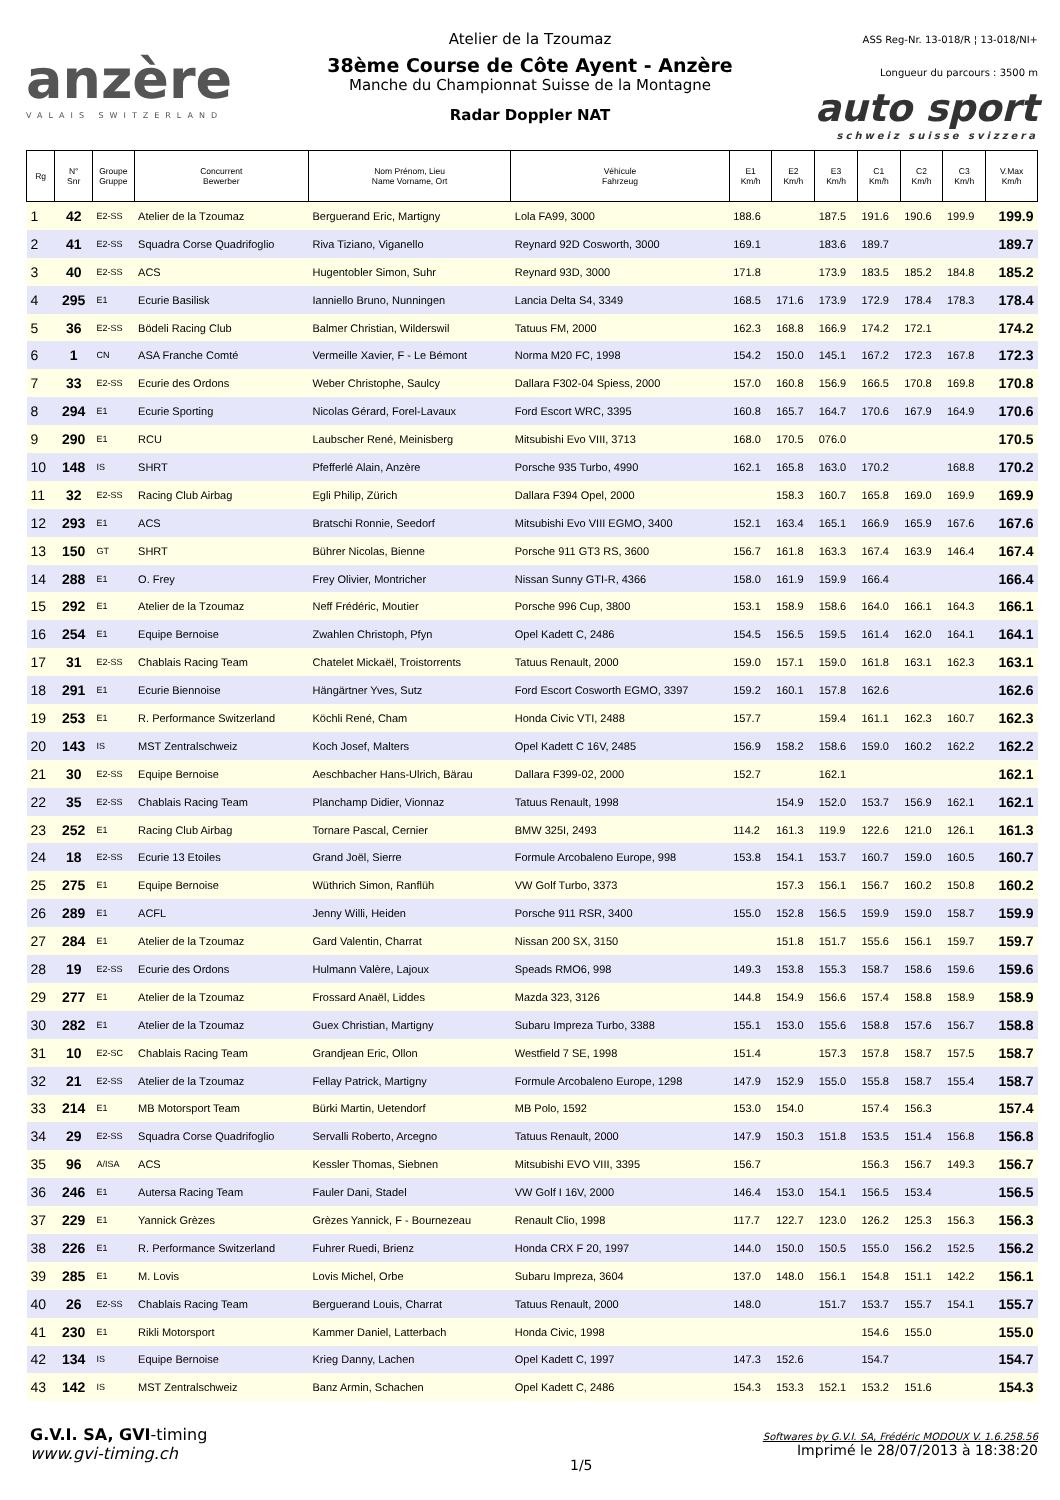anzère
VALAIS SWITZERLAND
Atelier de la Tzoumaz
38ème Course de Côte Ayent - Anzère
Manche du Championnat Suisse de la Montagne
Radar Doppler NAT
ASS Reg-Nr. 13-018/R ¦ 13-018/NI+
Longueur du parcours : 3500 m
auto sport
schweiz suisse svizzera
| Rg | N° Snr | Groupe Gruppe | Concurrent Bewerber | Nom Prénom, Lieu Name Vorname, Ort | Véhicule Fahrzeug | E1 Km/h | E2 Km/h | E3 Km/h | C1 Km/h | C2 Km/h | C3 Km/h | V.Max Km/h |
| --- | --- | --- | --- | --- | --- | --- | --- | --- | --- | --- | --- | --- |
| 1 | 42 | E2-SS | Atelier de la Tzoumaz | Berguerand Eric, Martigny | Lola FA99, 3000 | 188.6 | | 187.5 | 191.6 | 190.6 | 199.9 | 199.9 |
| 2 | 41 | E2-SS | Squadra Corse Quadrifoglio | Riva Tiziano, Viganello | Reynard 92D Cosworth, 3000 | 169.1 | | 183.6 | 189.7 | | | 189.7 |
| 3 | 40 | E2-SS | ACS | Hugentobler Simon, Suhr | Reynard 93D, 3000 | 171.8 | | 173.9 | 183.5 | 185.2 | 184.8 | 185.2 |
| 4 | 295 | E1 | Ecurie Basilisk | Ianniello Bruno, Nunningen | Lancia Delta S4, 3349 | 168.5 | 171.6 | 173.9 | 172.9 | 178.4 | 178.3 | 178.4 |
| 5 | 36 | E2-SS | Bödeli Racing Club | Balmer Christian, Wilderswil | Tatuus FM, 2000 | 162.3 | 168.8 | 166.9 | 174.2 | 172.1 | | 174.2 |
| 6 | 1 | CN | ASA Franche Comté | Vermeille Xavier, F - Le Bémont | Norma M20 FC, 1998 | 154.2 | 150.0 | 145.1 | 167.2 | 172.3 | 167.8 | 172.3 |
| 7 | 33 | E2-SS | Ecurie des Ordons | Weber Christophe, Saulcy | Dallara F302-04 Spiess, 2000 | 157.0 | 160.8 | 156.9 | 166.5 | 170.8 | 169.8 | 170.8 |
| 8 | 294 | E1 | Ecurie Sporting | Nicolas Gérard, Forel-Lavaux | Ford Escort WRC, 3395 | 160.8 | 165.7 | 164.7 | 170.6 | 167.9 | 164.9 | 170.6 |
| 9 | 290 | E1 | RCU | Laubscher René, Meinisberg | Mitsubishi Evo VIII, 3713 | 168.0 | 170.5 | 076.0 | | | | 170.5 |
| 10 | 148 | IS | SHRT | Pfefferlé Alain, Anzère | Porsche 935 Turbo, 4990 | 162.1 | 165.8 | 163.0 | 170.2 | | 168.8 | 170.2 |
| 11 | 32 | E2-SS | Racing Club Airbag | Egli Philip, Zürich | Dallara F394 Opel, 2000 | | 158.3 | 160.7 | 165.8 | 169.0 | 169.9 | 169.9 |
| 12 | 293 | E1 | ACS | Bratschi Ronnie, Seedorf | Mitsubishi Evo VIII EGMO, 3400 | 152.1 | 163.4 | 165.1 | 166.9 | 165.9 | 167.6 | 167.6 |
| 13 | 150 | GT | SHRT | Bührer Nicolas, Bienne | Porsche 911 GT3 RS, 3600 | 156.7 | 161.8 | 163.3 | 167.4 | 163.9 | 146.4 | 167.4 |
| 14 | 288 | E1 | O. Frey | Frey Olivier, Montricher | Nissan Sunny GTI-R, 4366 | 158.0 | 161.9 | 159.9 | 166.4 | | | 166.4 |
| 15 | 292 | E1 | Atelier de la Tzoumaz | Neff Frédéric, Moutier | Porsche 996 Cup, 3800 | 153.1 | 158.9 | 158.6 | 164.0 | 166.1 | 164.3 | 166.1 |
| 16 | 254 | E1 | Equipe Bernoise | Zwahlen Christoph, Pfyn | Opel Kadett C, 2486 | 154.5 | 156.5 | 159.5 | 161.4 | 162.0 | 164.1 | 164.1 |
| 17 | 31 | E2-SS | Chablais Racing Team | Chatelet Mickaël, Troistorrents | Tatuus Renault, 2000 | 159.0 | 157.1 | 159.0 | 161.8 | 163.1 | 162.3 | 163.1 |
| 18 | 291 | E1 | Ecurie Biennoise | Hängärtner Yves, Sutz | Ford Escort Cosworth EGMO, 3397 | 159.2 | 160.1 | 157.8 | 162.6 | | | 162.6 |
| 19 | 253 | E1 | R. Performance Switzerland | Köchli René, Cham | Honda Civic VTI, 2488 | 157.7 | | 159.4 | 161.1 | 162.3 | 160.7 | 162.3 |
| 20 | 143 | IS | MST Zentralschweiz | Koch Josef, Malters | Opel Kadett C 16V, 2485 | 156.9 | 158.2 | 158.6 | 159.0 | 160.2 | 162.2 | 162.2 |
| 21 | 30 | E2-SS | Equipe Bernoise | Aeschbacher Hans-Ulrich, Bärau | Dallara F399-02, 2000 | 152.7 | | 162.1 | | | | 162.1 |
| 22 | 35 | E2-SS | Chablais Racing Team | Planchamp Didier, Vionnaz | Tatuus Renault, 1998 | | 154.9 | 152.0 | 153.7 | 156.9 | 162.1 | 162.1 |
| 23 | 252 | E1 | Racing Club Airbag | Tornare Pascal, Cernier | BMW 325I, 2493 | 114.2 | 161.3 | 119.9 | 122.6 | 121.0 | 126.1 | 161.3 |
| 24 | 18 | E2-SS | Ecurie 13 Etoiles | Grand Joël, Sierre | Formule Arcobaleno Europe, 998 | 153.8 | 154.1 | 153.7 | 160.7 | 159.0 | 160.5 | 160.7 |
| 25 | 275 | E1 | Equipe Bernoise | Wüthrich Simon, Ranflüh | VW Golf Turbo, 3373 | | 157.3 | 156.1 | 156.7 | 160.2 | 150.8 | 160.2 |
| 26 | 289 | E1 | ACFL | Jenny Willi, Heiden | Porsche 911 RSR, 3400 | 155.0 | 152.8 | 156.5 | 159.9 | 159.0 | 158.7 | 159.9 |
| 27 | 284 | E1 | Atelier de la Tzoumaz | Gard Valentin, Charrat | Nissan 200 SX, 3150 | | 151.8 | 151.7 | 155.6 | 156.1 | 159.7 | 159.7 |
| 28 | 19 | E2-SS | Ecurie des Ordons | Hulmann Valère, Lajoux | Speads RMO6, 998 | 149.3 | 153.8 | 155.3 | 158.7 | 158.6 | 159.6 | 159.6 |
| 29 | 277 | E1 | Atelier de la Tzoumaz | Frossard Anaël, Liddes | Mazda 323, 3126 | 144.8 | 154.9 | 156.6 | 157.4 | 158.8 | 158.9 | 158.9 |
| 30 | 282 | E1 | Atelier de la Tzoumaz | Guex Christian, Martigny | Subaru Impreza Turbo, 3388 | 155.1 | 153.0 | 155.6 | 158.8 | 157.6 | 156.7 | 158.8 |
| 31 | 10 | E2-SC | Chablais Racing Team | Grandjean Eric, Ollon | Westfield 7 SE, 1998 | 151.4 | | 157.3 | 157.8 | 158.7 | 157.5 | 158.7 |
| 32 | 21 | E2-SS | Atelier de la Tzoumaz | Fellay Patrick, Martigny | Formule Arcobaleno Europe, 1298 | 147.9 | 152.9 | 155.0 | 155.8 | 158.7 | 155.4 | 158.7 |
| 33 | 214 | E1 | MB Motorsport Team | Bürki Martin, Uetendorf | MB Polo, 1592 | 153.0 | 154.0 | | 157.4 | 156.3 | | 157.4 |
| 34 | 29 | E2-SS | Squadra Corse Quadrifoglio | Servalli Roberto, Arcegno | Tatuus Renault, 2000 | 147.9 | 150.3 | 151.8 | 153.5 | 151.4 | 156.8 | 156.8 |
| 35 | 96 | A/ISA | ACS | Kessler Thomas, Siebnen | Mitsubishi EVO VIII, 3395 | 156.7 | | | 156.3 | 156.7 | 149.3 | 156.7 |
| 36 | 246 | E1 | Autersa Racing Team | Fauler Dani, Stadel | VW Golf I 16V, 2000 | 146.4 | 153.0 | 154.1 | 156.5 | 153.4 | | 156.5 |
| 37 | 229 | E1 | Yannick Grèzes | Grèzes Yannick, F - Bournezeau | Renault Clio, 1998 | 117.7 | 122.7 | 123.0 | 126.2 | 125.3 | 156.3 | 156.3 |
| 38 | 226 | E1 | R. Performance Switzerland | Fuhrer Ruedi, Brienz | Honda CRX F 20, 1997 | 144.0 | 150.0 | 150.5 | 155.0 | 156.2 | 152.5 | 156.2 |
| 39 | 285 | E1 | M. Lovis | Lovis Michel, Orbe | Subaru Impreza, 3604 | 137.0 | 148.0 | 156.1 | 154.8 | 151.1 | 142.2 | 156.1 |
| 40 | 26 | E2-SS | Chablais Racing Team | Berguerand Louis, Charrat | Tatuus Renault, 2000 | 148.0 | | 151.7 | 153.7 | 155.7 | 154.1 | 155.7 |
| 41 | 230 | E1 | Rikli Motorsport | Kammer Daniel, Latterbach | Honda Civic, 1998 | | | | 154.6 | 155.0 | | 155.0 |
| 42 | 134 | IS | Equipe Bernoise | Krieg Danny, Lachen | Opel Kadett C, 1997 | 147.3 | 152.6 | | 154.7 | | | 154.7 |
| 43 | 142 | IS | MST Zentralschweiz | Banz Armin, Schachen | Opel Kadett C, 2486 | 154.3 | 153.3 | 152.1 | 153.2 | 151.6 | | 154.3 |
G.V.I. SA, GVI-timing
www.gvi-timing.ch
1/5
Softwares by G.V.I. SA, Frédéric MODOUX V. 1.6.258.56
Imprimé le 28/07/2013 à 18:38:20